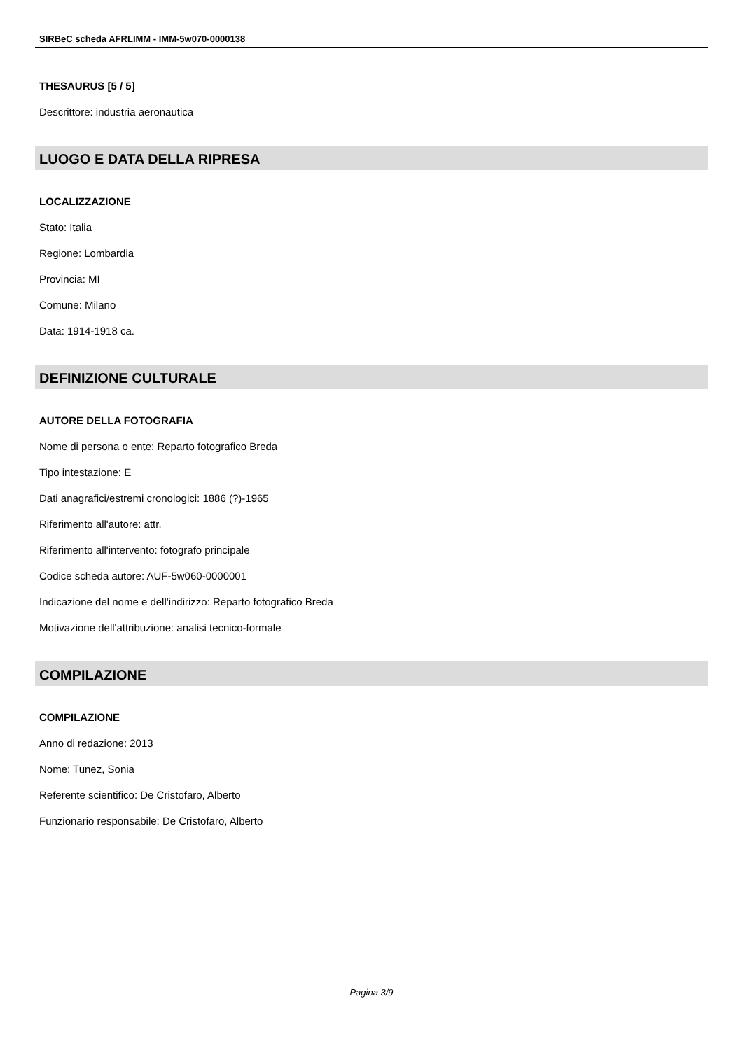SIRBeC scheda AFRLIMM - IMM-5w070-0000138
THESAURUS [5 / 5]
Descrittore: industria aeronautica
LUOGO E DATA DELLA RIPRESA
LOCALIZZAZIONE
Stato: Italia
Regione: Lombardia
Provincia: MI
Comune: Milano
Data: 1914-1918 ca.
DEFINIZIONE CULTURALE
AUTORE DELLA FOTOGRAFIA
Nome di persona o ente: Reparto fotografico Breda
Tipo intestazione: E
Dati anagrafici/estremi cronologici: 1886 (?)-1965
Riferimento all'autore: attr.
Riferimento all'intervento: fotografo principale
Codice scheda autore: AUF-5w060-0000001
Indicazione del nome e dell'indirizzo: Reparto fotografico Breda
Motivazione dell'attribuzione: analisi tecnico-formale
COMPILAZIONE
COMPILAZIONE
Anno di redazione: 2013
Nome: Tunez, Sonia
Referente scientifico: De Cristofaro, Alberto
Funzionario responsabile: De Cristofaro, Alberto
Pagina 3/9